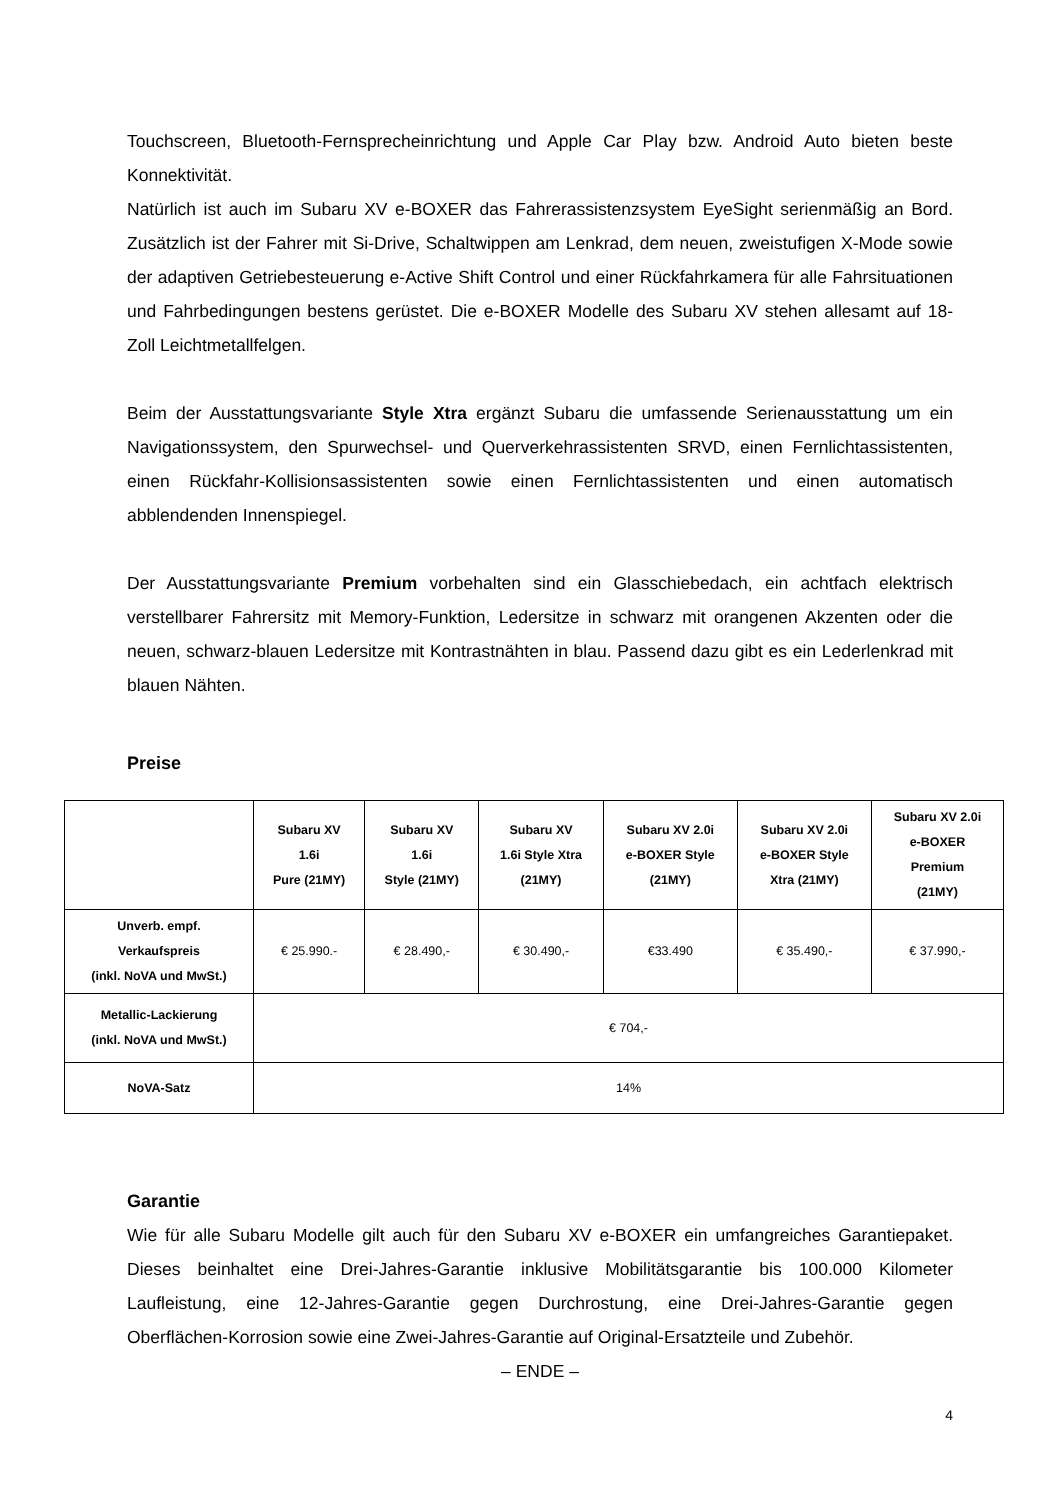Touchscreen, Bluetooth-Fernsprecheinrichtung und Apple Car Play bzw. Android Auto bieten beste Konnektivität.
Natürlich ist auch im Subaru XV e-BOXER das Fahrerassistenzsystem EyeSight serienmäßig an Bord. Zusätzlich ist der Fahrer mit Si-Drive, Schaltwippen am Lenkrad, dem neuen, zweistufigen X-Mode sowie der adaptiven Getriebesteuerung e-Active Shift Control und einer Rückfahrkamera für alle Fahrsituationen und Fahrbedingungen bestens gerüstet. Die e-BOXER Modelle des Subaru XV stehen allesamt auf 18-Zoll Leichtmetallfelgen.
Beim der Ausstattungsvariante Style Xtra ergänzt Subaru die umfassende Serienausstattung um ein Navigationssystem, den Spurwechsel- und Querverkehrassistenten SRVD, einen Fernlichtassistenten, einen Rückfahr-Kollisionsassistenten sowie einen Fernlichtassistenten und einen automatisch abblendenden Innenspiegel.
Der Ausstattungsvariante Premium vorbehalten sind ein Glasschiebedach, ein achtfach elektrisch verstellbarer Fahrersitz mit Memory-Funktion, Ledersitze in schwarz mit orangenen Akzenten oder die neuen, schwarz-blauen Ledersitze mit Kontrastnähten in blau. Passend dazu gibt es ein Lederlenkrad mit blauen Nähten.
Preise
| | Subaru XV 1.6i Pure (21MY) | Subaru XV 1.6i Style (21MY) | Subaru XV 1.6i Style Xtra (21MY) | Subaru XV 2.0i e-BOXER Style (21MY) | Subaru XV 2.0i e-BOXER Style Xtra (21MY) | Subaru XV 2.0i e-BOXER Premium (21MY) |
| --- | --- | --- | --- | --- | --- | --- |
| Unverb. empf. Verkaufspreis (inkl. NoVA und MwSt.) | € 25.990.- | € 28.490,- | € 30.490,- | €33.490 | € 35.490,- | € 37.990,- |
| Metallic-Lackierung (inkl. NoVA und MwSt.) | € 704,- | | | | | |
| NoVA-Satz | 14% | | | | | |
Garantie
Wie für alle Subaru Modelle gilt auch für den Subaru XV e-BOXER ein umfangreiches Garantiepaket. Dieses beinhaltet eine Drei-Jahres-Garantie inklusive Mobilitätsgarantie bis 100.000 Kilometer Laufleistung, eine 12-Jahres-Garantie gegen Durchrostung, eine Drei-Jahres-Garantie gegen Oberflächen-Korrosion sowie eine Zwei-Jahres-Garantie auf Original-Ersatzteile und Zubehör.
– ENDE –
4